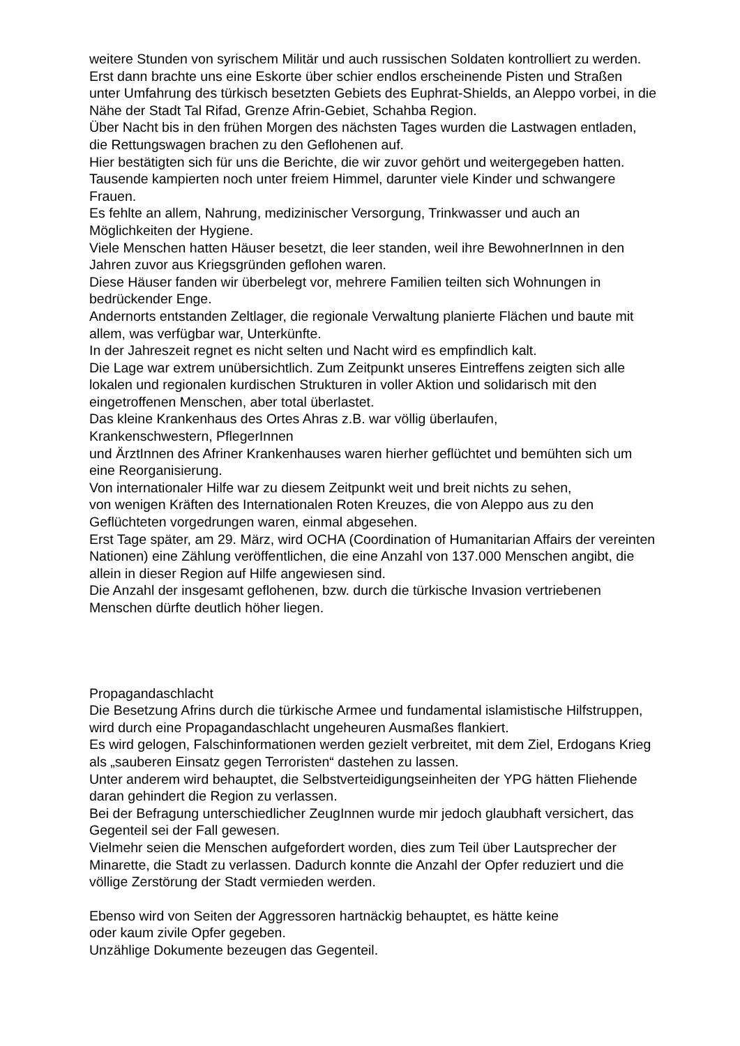weitere Stunden von syrischem Militär und auch russischen Soldaten kontrolliert zu werden.
Erst dann brachte uns eine Eskorte über schier endlos erscheinende Pisten und Straßen unter Umfahrung des türkisch besetzten Gebiets des Euphrat-Shields, an Aleppo vorbei, in die Nähe der Stadt Tal Rifad, Grenze Afrin-Gebiet, Schahba Region.
Über Nacht bis in den frühen Morgen des nächsten Tages wurden die Lastwagen entladen, die Rettungswagen brachen zu den Geflohenen auf.
Hier bestätigten sich für uns die Berichte, die wir zuvor gehört und weitergegeben hatten.
Tausende kampierten noch unter freiem Himmel, darunter viele Kinder und schwangere Frauen.
Es fehlte an allem, Nahrung, medizinischer Versorgung, Trinkwasser und auch an Möglichkeiten der Hygiene.
Viele Menschen hatten Häuser besetzt, die leer standen, weil ihre BewohnerInnen in den Jahren zuvor aus Kriegsgründen geflohen waren.
Diese Häuser fanden wir überbelegt vor, mehrere Familien teilten sich Wohnungen in bedrückender Enge.
Andernorts entstanden Zeltlager, die regionale Verwaltung planierte Flächen und baute mit allem, was verfügbar war, Unterkünfte.
In der Jahreszeit regnet es nicht selten und Nacht wird es empfindlich kalt.
Die Lage war extrem unübersichtlich. Zum Zeitpunkt unseres Eintreffens zeigten sich alle lokalen und regionalen kurdischen Strukturen in voller Aktion und solidarisch mit den eingetroffenen Menschen, aber total überlastet.
Das kleine Krankenhaus des Ortes Ahras z.B. war völlig überlaufen,
Krankenschwestern, PflegerInnen
und ÄrztInnen des Afriner Krankenhauses waren hierher geflüchtet und bemühten sich um eine Reorganisierung.
Von internationaler Hilfe war zu diesem Zeitpunkt weit und breit nichts zu sehen,
von wenigen Kräften des Internationalen Roten Kreuzes, die von Aleppo aus zu den Geflüchteten vorgedrungen waren, einmal abgesehen.
Erst Tage später, am 29. März, wird OCHA (Coordination of Humanitarian Affairs der vereinten Nationen) eine Zählung veröffentlichen, die eine Anzahl von 137.000 Menschen angibt, die allein in dieser Region auf Hilfe angewiesen sind.
Die Anzahl der insgesamt geflohenen, bzw. durch die türkische Invasion vertriebenen Menschen dürfte deutlich höher liegen.
Propagandaschlacht
Die Besetzung Afrins durch die türkische Armee und fundamental islamistische Hilfstruppen, wird durch eine Propagandaschlacht ungeheuren Ausmaßes flankiert.
Es wird gelogen, Falschinformationen werden gezielt verbreitet, mit dem Ziel, Erdogans Krieg als „sauberen Einsatz gegen Terroristen“ dastehen zu lassen.
Unter anderem wird behauptet, die Selbstverteidigungseinheiten der YPG hätten Fliehende daran gehindert die Region zu verlassen.
Bei der Befragung unterschiedlicher ZeugInnen wurde mir jedoch glaubhaft versichert, das Gegenteil sei der Fall gewesen.
Vielmehr seien die Menschen aufgefordert worden, dies zum Teil über Lautsprecher der Minarette, die Stadt zu verlassen. Dadurch konnte die Anzahl der Opfer reduziert und die völlige Zerstörung der Stadt vermieden werden.
Ebenso wird von Seiten der Aggressoren hartnäckig behauptet, es hätte keine
oder kaum zivile Opfer gegeben.
Unzählige Dokumente bezeugen das Gegenteil.